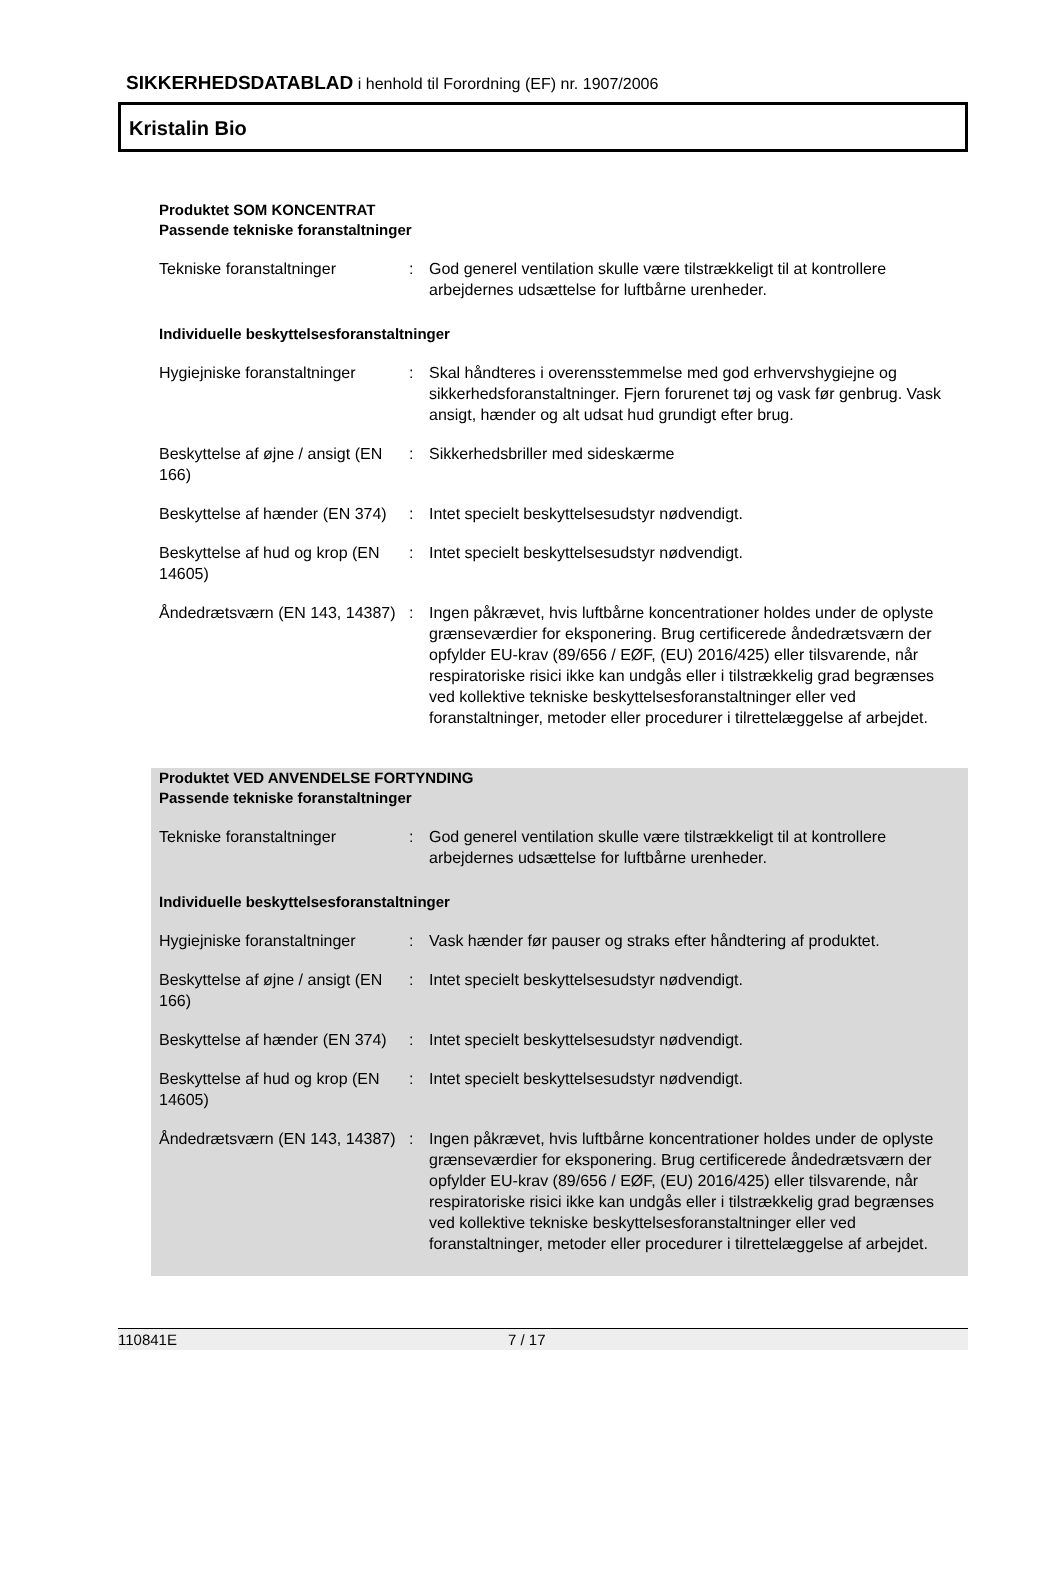SIKKERHEDSDATABLAD i henhold til Forordning (EF) nr. 1907/2006
Kristalin Bio
Produktet SOM KONCENTRAT
Passende tekniske foranstaltninger
Tekniske foranstaltninger : God generel ventilation skulle være tilstrækkeligt til at kontrollere arbejdernes udsættelse for luftbårne urenheder.
Individuelle beskyttelsesforanstaltninger
Hygiejniske foranstaltninger
: Skal håndteres i overensstemmelse med god erhvervshygiejne og sikkerhedsforanstaltninger. Fjern forurenet tøj og vask før genbrug. Vask ansigt, hænder og alt udsat hud grundigt efter brug.
Beskyttelse af øjne / ansigt (EN 166)
: Sikkerhedsbriller med sideskærme
Beskyttelse af hænder (EN 374)
: Intet specielt beskyttelsesudstyr nødvendigt.
Beskyttelse af hud og krop (EN 14605)
: Intet specielt beskyttelsesudstyr nødvendigt.
Åndedrætsværn (EN 143, 14387)
: Ingen påkrævet, hvis luftbårne koncentrationer holdes under de oplyste grænseværdier for eksponering. Brug certificerede åndedrætsværn der opfylder EU-krav (89/656 / EØF, (EU) 2016/425) eller tilsvarende, når respiratoriske risici ikke kan undgås eller i tilstrækkelig grad begrænses ved kollektive tekniske beskyttelsesforanstaltninger eller ved foranstaltninger, metoder eller procedurer i tilrettelæggelse af arbejdet.
Produktet VED ANVENDELSE FORTYNDING
Passende tekniske foranstaltninger
Tekniske foranstaltninger : God generel ventilation skulle være tilstrækkeligt til at kontrollere arbejdernes udsættelse for luftbårne urenheder.
Individuelle beskyttelsesforanstaltninger
Hygiejniske foranstaltninger
: Vask hænder før pauser og straks efter håndtering af produktet.
Beskyttelse af øjne / ansigt (EN 166)
: Intet specielt beskyttelsesudstyr nødvendigt.
Beskyttelse af hænder (EN 374)
: Intet specielt beskyttelsesudstyr nødvendigt.
Beskyttelse af hud og krop (EN 14605)
: Intet specielt beskyttelsesudstyr nødvendigt.
Åndedrætsværn (EN 143, 14387)
: Ingen påkrævet, hvis luftbårne koncentrationer holdes under de oplyste grænseværdier for eksponering. Brug certificerede åndedrætsværn der opfylder EU-krav (89/656 / EØF, (EU) 2016/425) eller tilsvarende, når respiratoriske risici ikke kan undgås eller i tilstrækkelig grad begrænses ved kollektive tekniske beskyttelsesforanstaltninger eller ved foranstaltninger, metoder eller procedurer i tilrettelæggelse af arbejdet.
110841E 7 / 17